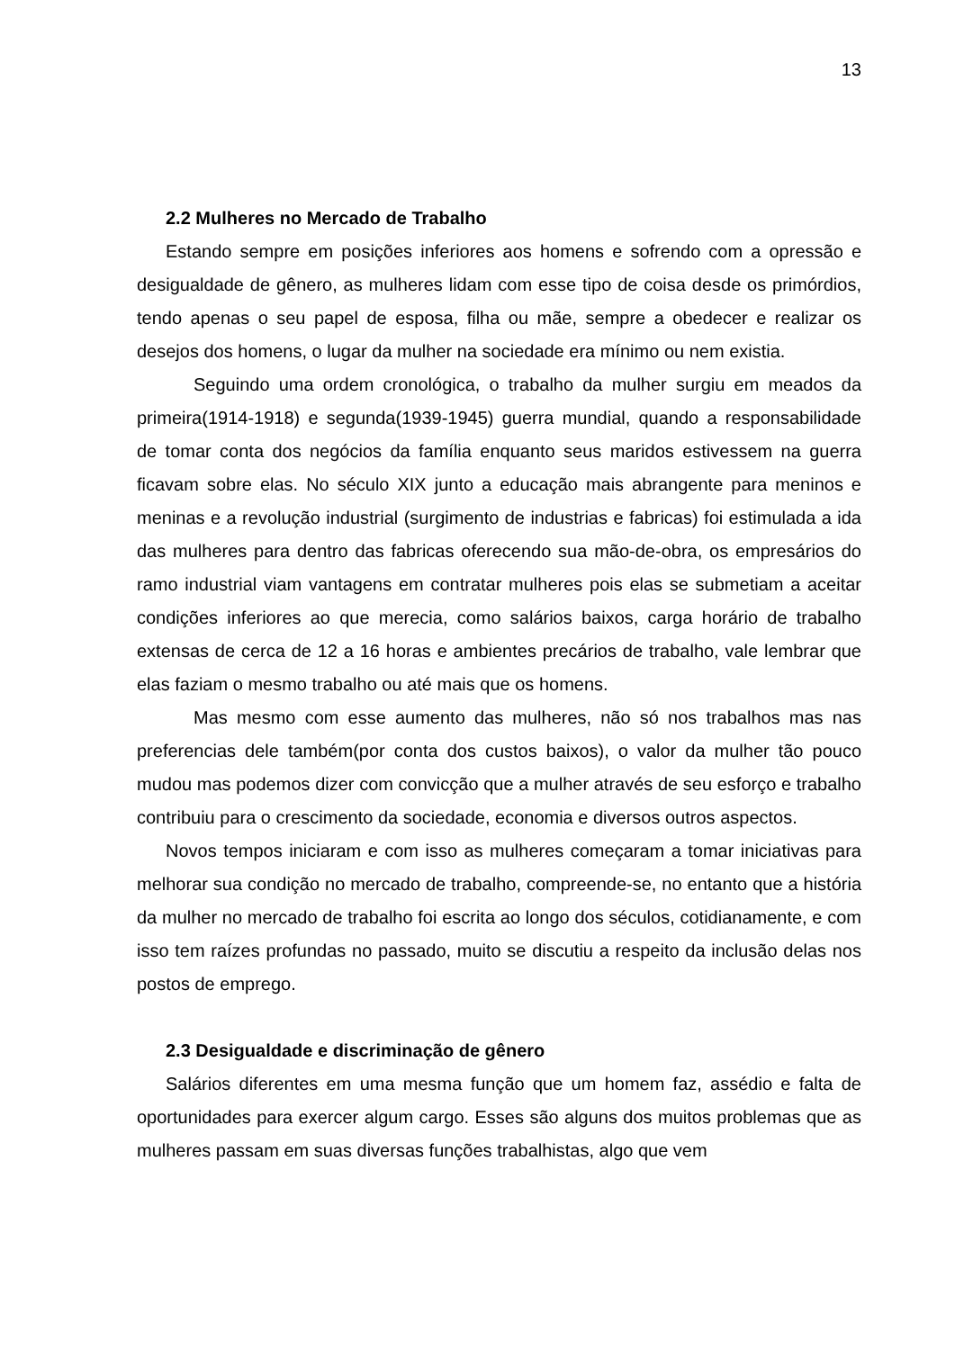13
2.2 Mulheres no Mercado de Trabalho
Estando sempre em posições inferiores aos homens e sofrendo com a opressão e desigualdade de gênero, as mulheres lidam com esse tipo de coisa desde os primórdios, tendo apenas o seu papel de esposa, filha ou mãe, sempre a obedecer e realizar os desejos dos homens, o lugar da mulher na sociedade era mínimo ou nem existia.
Seguindo uma ordem cronológica, o trabalho da mulher surgiu em meados da primeira(1914-1918) e segunda(1939-1945) guerra mundial, quando a responsabilidade de tomar conta dos negócios da família enquanto seus maridos estivessem na guerra ficavam sobre elas. No século XIX junto a educação mais abrangente para meninos e meninas e a revolução industrial (surgimento de industrias e fabricas) foi estimulada a ida das mulheres para dentro das fabricas oferecendo sua mão-de-obra, os empresários do ramo industrial viam vantagens em contratar mulheres pois elas se submetiam a aceitar condições inferiores ao que merecia, como salários baixos, carga horário de trabalho extensas de cerca de 12 a 16 horas e ambientes precários de trabalho, vale lembrar que elas faziam o mesmo trabalho ou até mais que os homens.
Mas mesmo com esse aumento das mulheres, não só nos trabalhos mas nas preferencias dele também(por conta dos custos baixos), o valor da mulher tão pouco mudou mas podemos dizer com convicção que a mulher através de seu esforço e trabalho contribuiu para o crescimento da sociedade, economia e diversos outros aspectos.
Novos tempos iniciaram e com isso as mulheres começaram a tomar iniciativas para melhorar sua condição no mercado de trabalho, compreende-se, no entanto que a história da mulher no mercado de trabalho foi escrita ao longo dos séculos, cotidianamente, e com isso tem raízes profundas no passado, muito se discutiu a respeito da inclusão delas nos postos de emprego.
2.3 Desigualdade e discriminação de gênero
Salários diferentes em uma mesma função que um homem faz, assédio e falta de oportunidades para exercer algum cargo. Esses são alguns dos muitos problemas que as mulheres passam em suas diversas funções trabalhistas, algo que vem